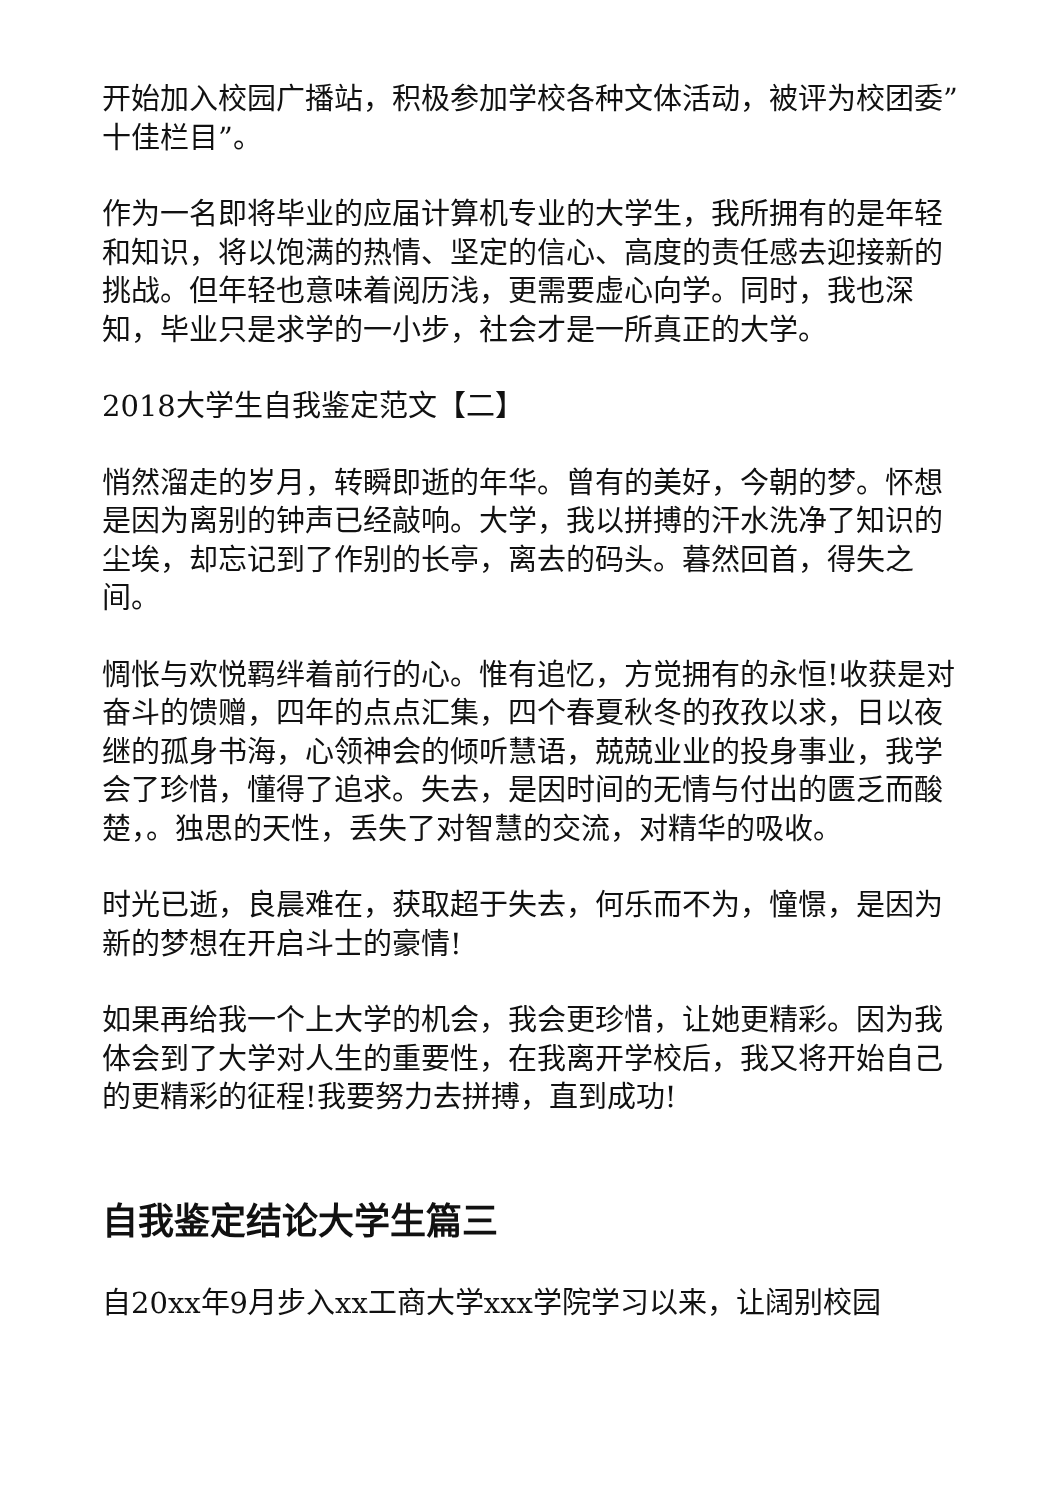开始加入校园广播站，积极参加学校各种文体活动，被评为校团委”十佳栏目”。
作为一名即将毕业的应届计算机专业的大学生，我所拥有的是年轻和知识，将以饱满的热情、坚定的信心、高度的责任感去迎接新的挑战。但年轻也意味着阅历浅，更需要虚心向学。同时，我也深知，毕业只是求学的一小步，社会才是一所真正的大学。
2018大学生自我鉴定范文【二】
悄然溜走的岁月，转瞬即逝的年华。曾有的美好，今朝的梦。怀想是因为离别的钟声已经敲响。大学，我以拼搏的汗水洗净了知识的尘埃，却忘记到了作别的长亭，离去的码头。暮然回首，得失之间。
惆怅与欢悦羁绊着前行的心。惟有追忆，方觉拥有的永恒!收获是对奋斗的馈赠，四年的点点汇集，四个春夏秋冬的孜孜以求，日以夜继的孤身书海，心领神会的倾听慧语，兢兢业业的投身事业，我学会了珍惜，懂得了追求。失去，是因时间的无情与付出的匮乏而酸楚，。独思的天性，丢失了对智慧的交流，对精华的吸收。
时光已逝，良晨难在，获取超于失去，何乐而不为，憧憬，是因为新的梦想在开启斗士的豪情!
如果再给我一个上大学的机会，我会更珍惜，让她更精彩。因为我体会到了大学对人生的重要性，在我离开学校后，我又将开始自己的更精彩的征程!我要努力去拼搏，直到成功!
自我鉴定结论大学生篇三
自20xx年9月步入xx工商大学xxx学院学习以来，让阔别校园